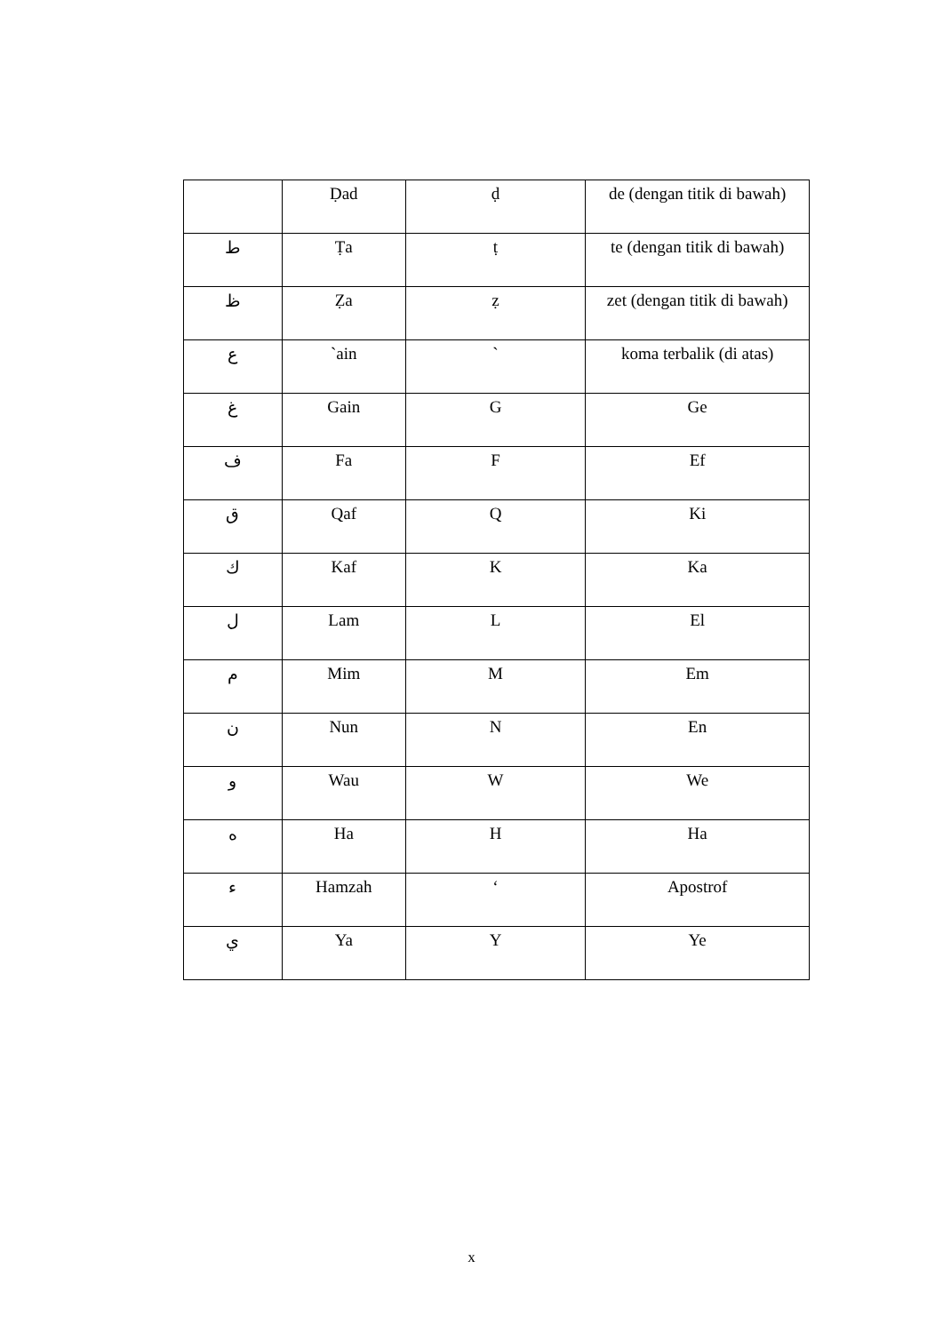| | Ḍad | ḍ | de (dengan titik di bawah) |
| ط | Ṭa | ṭ | te (dengan titik di bawah) |
| ظ | Ẓa | ẓ | zet (dengan titik di bawah) |
| ع | `ain | ` | koma terbalik (di atas) |
| غ | Gain | G | Ge |
| ف | Fa | F | Ef |
| ق | Qaf | Q | Ki |
| ك | Kaf | K | Ka |
| ل | Lam | L | El |
| م | Mim | M | Em |
| ن | Nun | N | En |
| و | Wau | W | We |
| ه | Ha | H | Ha |
| ء | Hamzah | ‘ | Apostrof |
| ي | Ya | Y | Ye |
x